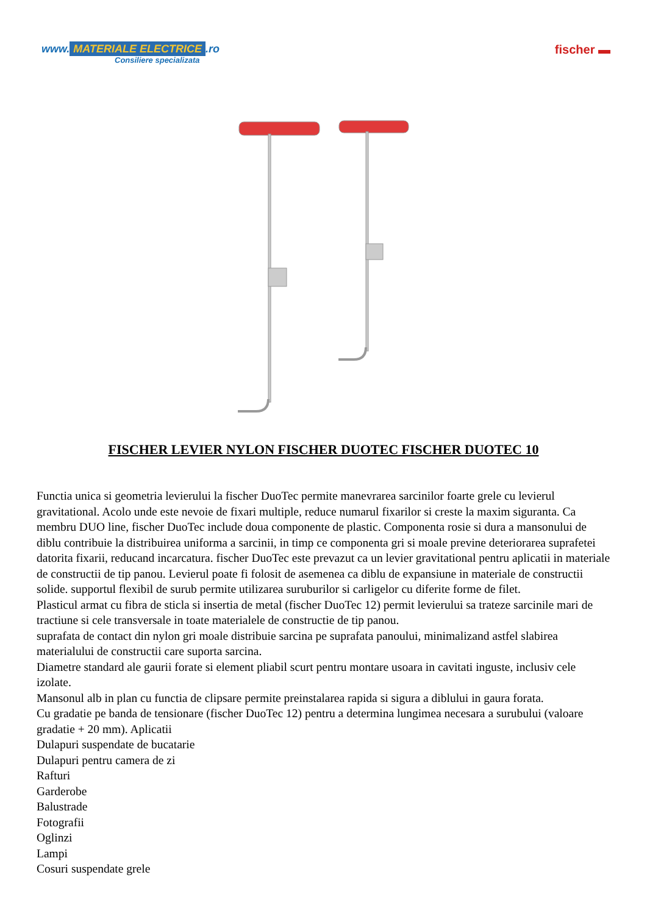www. MATERIALE ELECTRICE.ro
Consiliere specializata
fischer ▬
FISCHER LEVIER NYLON FISCHER DUOTEC FISCHER DUOTEC 10
Functia unica si geometria levierului la fischer DuoTec permite manevrarea sarcinilor foarte grele cu levierul gravitational. Acolo unde este nevoie de fixari multiple, reduce numarul fixarilor si creste la maxim siguranta. Ca membru DUO line, fischer DuoTec include doua componente de plastic. Componenta rosie si dura a mansonului de diblu contribuie la distribuirea uniforma a sarcinii, in timp ce componenta gri si moale previne deteriorarea suprafetei datorita fixarii, reducand incarcatura. fischer DuoTec este prevazut ca un levier gravitational pentru aplicatii in materiale de constructii de tip panou. Levierul poate fi folosit de asemenea ca diblu de expansiune in materiale de constructii solide. supportul flexibil de surub permite utilizarea suruburilor si carligelor cu diferite forme de filet.
Plasticul armat cu fibra de sticla si insertia de metal (fischer DuoTec 12) permit levierului sa trateze sarcinile mari de tractiune si cele transversale in toate materialele de constructie de tip panou.
suprafata de contact din nylon gri moale distribuie sarcina pe suprafata panoului, minimalizand astfel slabirea materialului de constructii care suporta sarcina.
Diametre standard ale gaurii forate si element pliabil scurt pentru montare usoara in cavitati inguste, inclusiv cele izolate.
Mansonul alb in plan cu functia de clipsare permite preinstalarea rapida si sigura a diblului in gaura forata.
Cu gradatie pe banda de tensionare (fischer DuoTec 12) pentru a determina lungimea necesara a surubului (valoare gradatie + 20 mm). Aplicatii
Dulapuri suspendate de bucatarie
Dulapuri pentru camera de zi
Rafturi
Garderobe
Balustrade
Fotografii
Oglinzi
Lampi
Cosuri suspendate grele